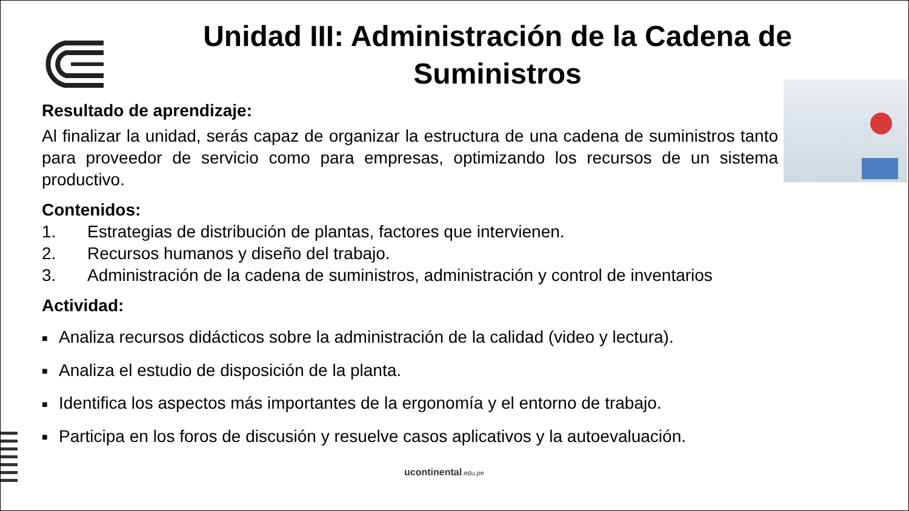Unidad III: Administración de la Cadena de Suministros
Resultado de aprendizaje:
Al finalizar la unidad, serás capaz de organizar la estructura de una cadena de suministros tanto para proveedor de servicio como para empresas, optimizando los recursos de un sistema productivo.
Contenidos:
1. Estrategias de distribución de plantas, factores que intervienen.
2. Recursos humanos y diseño del trabajo.
3. Administración de la cadena de suministros, administración y control de inventarios
Actividad:
■ Analiza recursos didácticos sobre la administración de la calidad (video y lectura).
■ Analiza el estudio de disposición de la planta.
■ Identifica los aspectos más importantes de la ergonomía y el entorno de trabajo.
■ Participa en los foros de discusión y resuelve casos aplicativos y la autoevaluación.
ucontinental.edu.pe